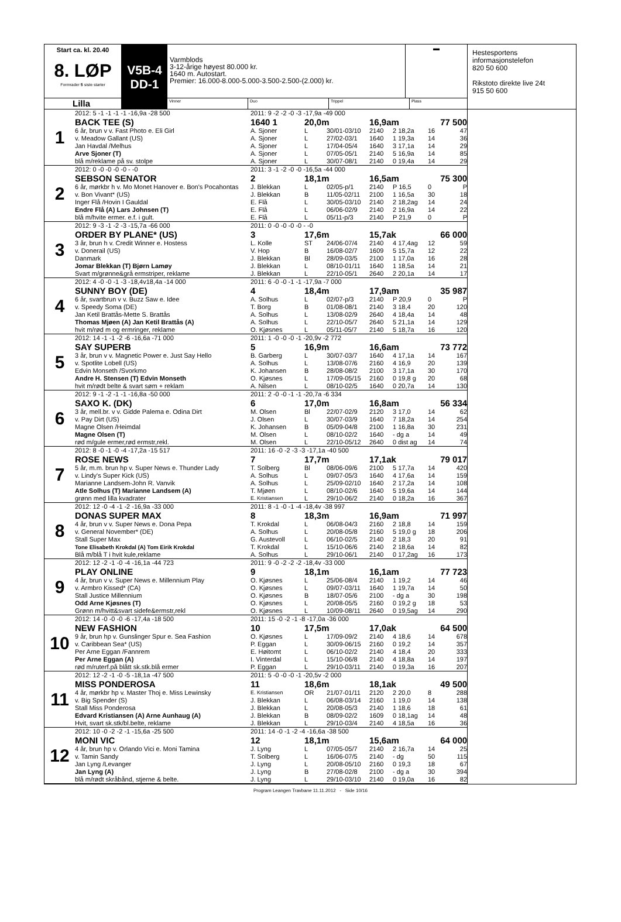Start ca. kl. 20.40
8. LØP
Formrader 5 siste starter
Lilla
V5B-4
DD-1
Varmblods
3-12-årige høyest 80.000 kr.
1640 m. Autostart.
Premier: 16.000-8.000-5.000-3.500-2.500-(2.000) kr.
▬
Vinner Duo Trippel Plass
| 1 | 2012: 5 -1 -1 -1 -1 -16,9a -28 500 | 2011: 9 -2 -2 -0 -3 -17,9a -49 000 | | | | | | |
| | BACK TEE (S) | 1640 1 | 20,0m | | 16,9am | | 77 500 | |
| | 6 år, brun v v. Fast Photo e. Eli Girl | A. Sjoner | L | 30/01-03/10 | 2140 | 2 18,2a | 16 | 47 |
| | v. Meadow Gallant (US) | A. Sjoner | L | 27/02-03/1 | 1640 | 1 19,3a | 14 | 36 |
| | Jan Havdal /Melhus | A. Sjoner | L | 17/04-05/4 | 1640 | 3 17,1a | 14 | 29 |
| | Arve Sjoner (T) | A. Sjoner | L | 07/05-05/1 | 2140 | 5 16,9a | 14 | 85 |
| | blå m/reklame på sv. stolpe | A. Sjoner | L | 30/07-08/1 | 2140 | 0 19,4a | 14 | 29 |
| 2 | 2012: 0 -0 -0 -0 -0 - -0 | 2011: 3 -1 -2 -0 -0 -16,5a -44 000 | | | | | | |
| | SEBSON SENATOR | 2 | 18,1m | | 16,5am | | 75 300 | |
| | 6 år, mørkbr h v. Mo Monet Hanover e. Bon's Pocahontas | J. Blekkan | L | 02/05-p/1 | 2140 | P 16,5 | 0 | P |
| | v. Bon Vivant* (US) | J. Blekkan | B | 11/05-02/11 | 2100 | 1 16,5a | 30 | 18 |
| | Inger Flå /Hovin I Gauldal | E. Flå | L | 30/05-03/10 | 2140 | 2 18,2ag | 14 | 24 |
| | Endre Flå (A) Lars Johnsen (T) | E. Flå | L | 06/06-02/9 | 2140 | 2 16,9a | 14 | 22 |
| | blå m/hvite ermer. e.f. i gult. | E. Flå | L | 05/11-p/3 | 2140 | P 21,9 | 0 | P |
| 3 | 2012: 9 -3 -1 -2 -3 -15,7a -66 000 | 2011: 0 -0 -0 -0 -0 - -0 | | | | | | |
| | ORDER BY PLANE* (US) | 3 | 17,6m | | 15,7ak | | 66 000 | |
| | 3 år, brun h v. Credit Winner e. Hostess | L. Kolle | ST | 24/06-07/4 | 2140 | 4 17,4ag | 12 | 59 |
| | v. Donerail (US) | V. Hop | B | 16/08-02/7 | 1609 | 5 15,7a | 12 | 22 |
| | Danmark | J. Blekkan | Bl | 28/09-03/5 | 2100 | 1 17,0a | 16 | 28 |
| | Jomar Blekkan (T) Bjørn Lamøy | J. Blekkan | L | 08/10-01/11 | 1640 | 1 18,5a | 14 | 21 |
| | Svart m/grønne&grå ermstriper, reklame | J. Blekkan | L | 22/10-05/1 | 2640 | 2 20,1a | 14 | 17 |
| 4 | 2012: 4 -0 -0 -1 -3 -18,4v18,4a -14 000 | 2011: 6 -0 -0 -1 -1 -17,9a -7 000 | | | | | | |
| | SUNNY BOY (DE) | 4 | 18,4m | | 17,9am | | 35 987 | |
| | 6 år, svartbrun v v. Buzz Saw e. Idee | A. Solhus | L | 02/07-p/3 | 2140 | P 20,9 | 0 | P |
| | v. Speedy Soma (DE) | T. Borg | B | 01/08-08/1 | 2140 | 3 18,4 | 20 | 120 |
| | Jan Ketil Brattås-Mette S. Brattås | A. Solhus | L | 13/08-02/9 | 2640 | 4 18,4a | 14 | 48 |
| | Thomas Mjøen (A) Jan Ketil Brattås (A) | A. Solhus | L | 22/10-05/7 | 2640 | 5 21,1a | 14 | 129 |
| | hvit m/rød m og ermringer, reklame | O. Kjøsnes | L | 05/11-05/7 | 2140 | 5 18,7a | 16 | 120 |
| 5 | 2012: 14 -1 -1 -2 -6 -16,6a -71 000 | 2011: 1 -0 -0 -0 -1 -20,9v -2 772 | | | | | | |
| | SAY SUPERB | 5 | 16,9m | | 16,6am | | 73 772 | |
| | 3 år, brun v v. Magnetic Power e. Just Say Hello | B. Garberg | L | 30/07-03/7 | 1640 | 4 17,1a | 14 | 167 |
| | v. Spotlite Lobell (US) | A. Solhus | L | 13/08-07/6 | 2160 | 4 16,9 | 20 | 139 |
| | Edvin Monseth /Svorkmo | K. Johansen | B | 28/08-08/2 | 2100 | 3 17,1a | 30 | 170 |
| | Andre H. Stensen (T) Edvin Monseth | O. Kjøsnes | L | 17/09-05/15 | 2160 | 0 19,8 g | 20 | 68 |
| | hvit m/rødt belte & svart søm + reklam | A. Nilsen | L | 08/10-02/5 | 1640 | 0 20,7a | 14 | 130 |
| 6 | 2012: 9 -1 -2 -1 -1 -16,8a -50 000 | 2011: 2 -0 -0 -1 -1 -20,7a -6 334 | | | | | | |
| | SAXO K. (DK) | 6 | 17,0m | | 16,8am | | 56 334 | |
| | 3 år, mell.br. v v. Gidde Palema e. Odina Dirt | M. Olsen | Bl | 22/07-02/9 | 2120 | 3 17,0 | 14 | 62 |
| | v. Pay Dirt (US) | J. Olsen | L | 30/07-03/9 | 1640 | 7 18,2a | 14 | 254 |
| | Magne Olsen /Heimdal | K. Johansen | B | 05/09-04/8 | 2100 | 1 16,8a | 30 | 231 |
| | Magne Olsen (T) | M. Olsen | L | 08/10-02/2 | 1640 | - dg a | 14 | 49 |
| | rød m/gule ermer,rød ermstr,rekl. | M. Olsen | L | 22/10-05/12 | 2640 | 0 dist ag | 14 | 74 |
| 7 | 2012: 8 -0 -1 -0 -4 -17,2a -15 517 | 2011: 16 -0 -2 -3 -3 -17,1a -40 500 | | | | | | |
| | ROSE NEWS | 7 | 17,7m | | 17,1ak | | 79 017 | |
| | 5 år, m.m. brun hp v. Super News e. Thunder Lady | T. Solberg | Bl | 08/06-09/6 | 2100 | 5 17,7a | 14 | 420 |
| | v. Lindy's Super Kick (US) | A. Solhus | L | 09/07-05/3 | 1640 | 4 17,6a | 14 | 159 |
| | Marianne Landsem-John R. Vanvik | A. Solhus | L | 25/09-02/10 | 1640 | 2 17,2a | 14 | 108 |
| | Atle Solhus (T) Marianne Landsem (A) | T. Mjøen | L | 08/10-02/6 | 1640 | 5 19,6a | 14 | 144 |
| | grønn med lilla kvadrater | E. Kristiansen | L | 29/10-06/2 | 2140 | 0 18,2a | 16 | 367 |
| 8 | 2012: 12 -0 -4 -1 -2 -16,9a -33 000 | 2011: 8 -1 -0 -1 -4 -18,4v -38 997 | | | | | | |
| | DONAS SUPER MAX | 8 | 18,3m | | 16,9am | | 71 997 | |
| | 4 år, brun v v. Super News e. Dona Pepa | T. Krokdal | L | 06/08-04/3 | 2160 | 2 18,8 | 14 | 159 |
| | v. General November* (DE) | A. Solhus | L | 20/08-05/8 | 2160 | 5 19,0 g | 18 | 206 |
| | Stall Super Max | G. Austevoll | L | 06/10-02/5 | 2140 | 2 18,3 | 20 | 91 |
| | Tone Elisabeth Krokdal (A) Tom Eirik Krokdal | T. Krokdal | L | 15/10-06/6 | 2140 | 2 18,6a | 14 | 82 |
| | Blå m/blå T i hvit kule,reklame | A. Solhus | L | 29/10-06/1 | 2140 | 0 17,2ag | 16 | 173 |
| 9 | 2012: 12 -2 -1 -0 -4 -16,1a -44 723 | 2011: 9 -0 -2 -2 -2 -18,4v -33 000 | | | | | | |
| | PLAY ONLINE | 9 | 18,1m | | 16,1am | | 77 723 | |
| | 4 år, brun v v. Super News e. Millennium Play | O. Kjøsnes | L | 25/06-08/4 | 2140 | 1 19,2 | 14 | 46 |
| | v. Armbro Kissed* (CA) | O. Kjøsnes | L | 09/07-03/11 | 1640 | 1 19,7a | 14 | 50 |
| | Stall Justice Millennium | O. Kjøsnes | B | 18/07-05/6 | 2100 | - dg a | 30 | 198 |
| | Odd Arne Kjøsnes (T) | O. Kjøsnes | L | 20/08-05/5 | 2160 | 0 19,2 g | 18 | 53 |
| | Grønn m/hvitt&svart sidefe&ermstr,rekl | O. Kjøsnes | L | 10/09-08/11 | 2640 | 0 19,5ag | 14 | 290 |
| 10 | 2012: 14 -0 -0 -0 -6 -17,4a -18 500 | 2011: 15 -0 -2 -1 -8 -17,0a -36 000 | | | | | | |
| | NEW FASHION | 10 | 17,5m | | 17,0ak | | 64 500 | |
| | 9 år, brun hp v. Gunslinger Spur e. Sea Fashion | O. Kjøsnes | L | 17/09-09/2 | 2140 | 4 18,6 | 14 | 678 |
| | v. Caribbean Sea* (US) | P. Eggan | L | 30/09-06/15 | 2160 | 0 19,2 | 14 | 357 |
| | Per Arne Eggan /Fannrem | E. Høitomt | L | 06/10-02/2 | 2140 | 4 18,4 | 20 | 333 |
| | Per Arne Eggan (A) | I. Vinterdal | L | 15/10-06/8 | 2140 | 4 18,8a | 14 | 197 |
| | rød m/ruterf.på blått sk.stk.blå ermer | P. Eggan | L | 29/10-03/11 | 2140 | 0 19,3a | 16 | 207 |
| 11 | 2012: 12 -2 -1 -0 -5 -18,1a -47 500 | 2011: 5 -0 -0 -0 -1 -20,5v -2 000 | | | | | | |
| | MISS PONDEROSA | 11 | 18,6m | | 18,1ak | | 49 500 | |
| | 4 år, mørkbr hp v. Master Thoj e. Miss Lewinsky | E. Kristiansen | OR | 21/07-01/11 | 2120 | 2 20,0 | 8 | 288 |
| | v. Big Spender (S) | J. Blekkan | L | 06/08-03/14 | 2160 | 1 19,0 | 14 | 138 |
| | Stall Miss Ponderosa | J. Blekkan | L | 20/08-05/3 | 2140 | 1 18,6 | 18 | 61 |
| | Edvard Kristiansen (A) Arne Aunhaug (A) | J. Blekkan | B | 08/09-02/2 | 1609 | 0 18,1ag | 14 | 48 |
| | Hvit, svart sk.stk/bl.belte, reklame | J. Blekkan | L | 29/10-03/4 | 2140 | 4 18,5a | 16 | 36 |
| 12 | 2012: 10 -0 -2 -2 -1 -15,6a -25 500 | 2011: 14 -0 -1 -2 -4 -16,6a -38 500 | | | | | | |
| | MONI VIC | 12 | 18,1m | | 15,6am | | 64 000 | |
| | 4 år, brun hp v. Orlando Vici e. Moni Tamina | J. Lyng | L | 07/05-05/7 | 2140 | 2 16,7a | 14 | 25 |
| | v. Tamin Sandy | T. Solberg | L | 16/06-07/5 | 2140 | - dg | 50 | 115 |
| | Jan Lyng /Levanger | J. Lyng | L | 20/08-05/10 | 2160 | 0 19,3 | 18 | 67 |
| | Jan Lyng (A) | J. Lyng | B | 27/08-02/8 | 2100 | - dg a | 30 | 394 |
| | blå m/rødt skråbånd, stjerne & belte. | J. Lyng | L | 29/10-03/10 | 2140 | 0 19,0a | 16 | 82 |
Hestesportens
informasjonstelefon
820 50 600
Rikstoto direkte live 24t
915 50 600
Program Leangen Travbane 11.11.2012 - Side 10/16